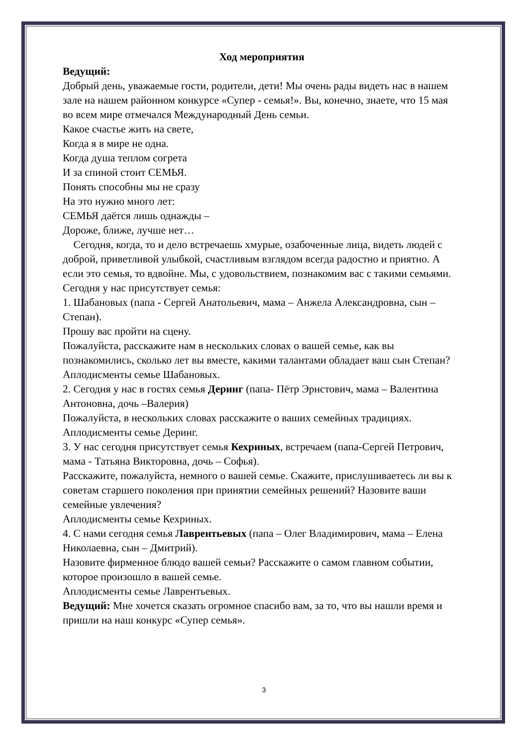Ход мероприятия
Ведущий:
Добрый день, уважаемые гости, родители, дети! Мы очень рады видеть нас в нашем зале на нашем районном конкурсе «Супер - семья!». Вы, конечно, знаете, что 15 мая во всем мире отмечался Международный День семьи.
Какое счастье жить на свете,
Когда я в мире не одна.
Когда душа теплом согрета
И за спиной стоит СЕМЬЯ.
Понять способны мы не сразу
На это нужно много лет:
СЕМЬЯ даётся лишь однажды –
Дороже, ближе, лучше нет…
Сегодня, когда, то и дело встречаешь хмурые, озабоченные лица, видеть людей с доброй, приветливой улыбкой, счастливым взглядом всегда радостно и приятно. А если это семья, то вдвойне. Мы, с удовольствием, познакомим вас с такими семьями.
Сегодня у нас присутствует семья:
1. Шабановых (папа - Сергей Анатольевич, мама – Анжела Александровна, сын – Степан).
Прошу вас пройти на сцену.
Пожалуйста, расскажите нам в нескольких словах о вашей семье, как вы познакомились, сколько лет вы вместе, какими талантами обладает ваш сын Степан?
Аплодисменты семье Шабановых.
2. Сегодня у нас в гостях семья Деринг (папа- Пётр Эрнстович, мама – Валентина Антоновна, дочь –Валерия)
Пожалуйста, в нескольких словах расскажите о ваших семейных традициях.
Аплодисменты семье Деринг.
3. У нас сегодня присутствует семья Кехриных, встречаем (папа-Сергей Петрович, мама - Татьяна Викторовна, дочь – Софья).
Расскажите, пожалуйста, немного о вашей семье. Скажите, прислушиваетесь ли вы к советам старшего поколения при принятии семейных решений? Назовите ваши семейные увлечения?
Аплодисменты семье Кехриных.
4. С нами сегодня семья Лаврентьевых (папа – Олег Владимирович, мама – Елена Николаевна, сын – Дмитрий).
Назовите фирменное блюдо вашей семьи? Расскажите о самом главном событии, которое произошло в вашей семье.
Аплодисменты семье Лаврентьевых.
Ведущий: Мне хочется сказать огромное спасибо вам, за то, что вы нашли время и пришли на наш конкурс «Супер семья».
3